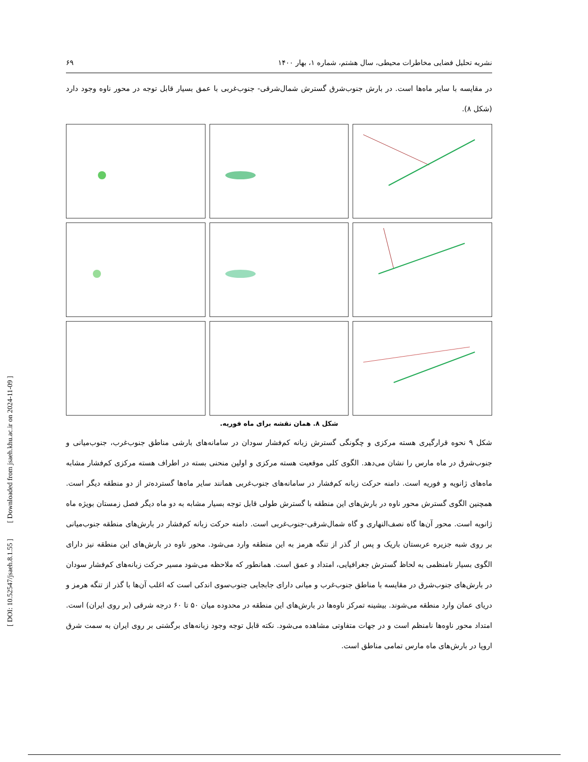[ DOI: 10.52547/jsaeh.8.1.55 ] [ Downloaded from jsaeh.khu.ac.ir on 2024-11-09 ]
نشریه تحلیل فضایی مخاطرات محیطی، سال هشتم، شماره ۱، بهار ۱۴۰۰ ۶۹
در مقایسه با سایر ماه‌ها است. در بارش جنوب‌شرق گسترش شمال‌شرقی- جنوب‌غربی با عمق بسیار قابل توجه در محور ناوه وجود دارد (شکل ۸).
شکل ۸. همان نقشه برای ماه فوریه.
شکل ۹ نحوه قرارگیری هسته مرکزی و چگونگی گسترش زبانه کم‌فشار سودان در سامانه‌های بارشی مناطق جنوب‌غرب، جنوب‌میانی و جنوب‌شرق در ماه مارس را نشان می‌دهد. الگوی کلی موقعیت هسته مرکزی و اولین منحنی بسته در اطراف هسته مرکزی کم‌فشار مشابه ماه‌های ژانویه و فوریه است. دامنه حرکت زبانه کم‌فشار در سامانه‌های جنوب‌غربی همانند سایر ماه‌ها گسترده‌تر از دو منطقه دیگر است. همچنین الگوی گسترش محور ناوه در بارش‌های این منطقه با گسترش طولی قابل توجه بسیار مشابه به دو ماه دیگر فصل زمستان بویژه ماه ژانویه است. محور آن‌ها گاه نصف‌النهاری و گاه شمال‌شرقی-جنوب‌غربی است. دامنه حرکت زبانه کم‌فشار در بارش‌های منطقه جنوب‌میانی بر روی شبه جزیره عربستان باریک و پس از گذر از تنگه هرمز به این منطقه وارد می‌شود. محور ناوه در بارش‌های این منطقه نیز دارای الگوی بسیار نامنظمی به لحاظ گسترش جغرافیایی، امتداد و عمق است. همانطور که ملاحظه می‌شود مسیر حرکت زبانه‌های کم‌فشار سودان در بارش‌های جنوب‌شرق در مقایسه با مناطق جنوب‌غرب و میانی دارای جابجایی جنوب‌سوی اندکی است که اغلب آن‌ها با گذر از تنگه هرمز و دریای عمان وارد منطقه می‌شوند. بیشینه تمرکز ناوه‌ها در بارش‌های این منطقه در محدوده میان ۵۰ تا ۶۰ درجه شرقی (بر روی ایران) است. امتداد محور ناوه‌ها نامنظم است و در جهات متفاوتی مشاهده می‌شود. نکته قابل توجه وجود زبانه‌های برگشتی بر روی ایران به سمت شرق اروپا در بارش‌های ماه مارس تمامی مناطق است.